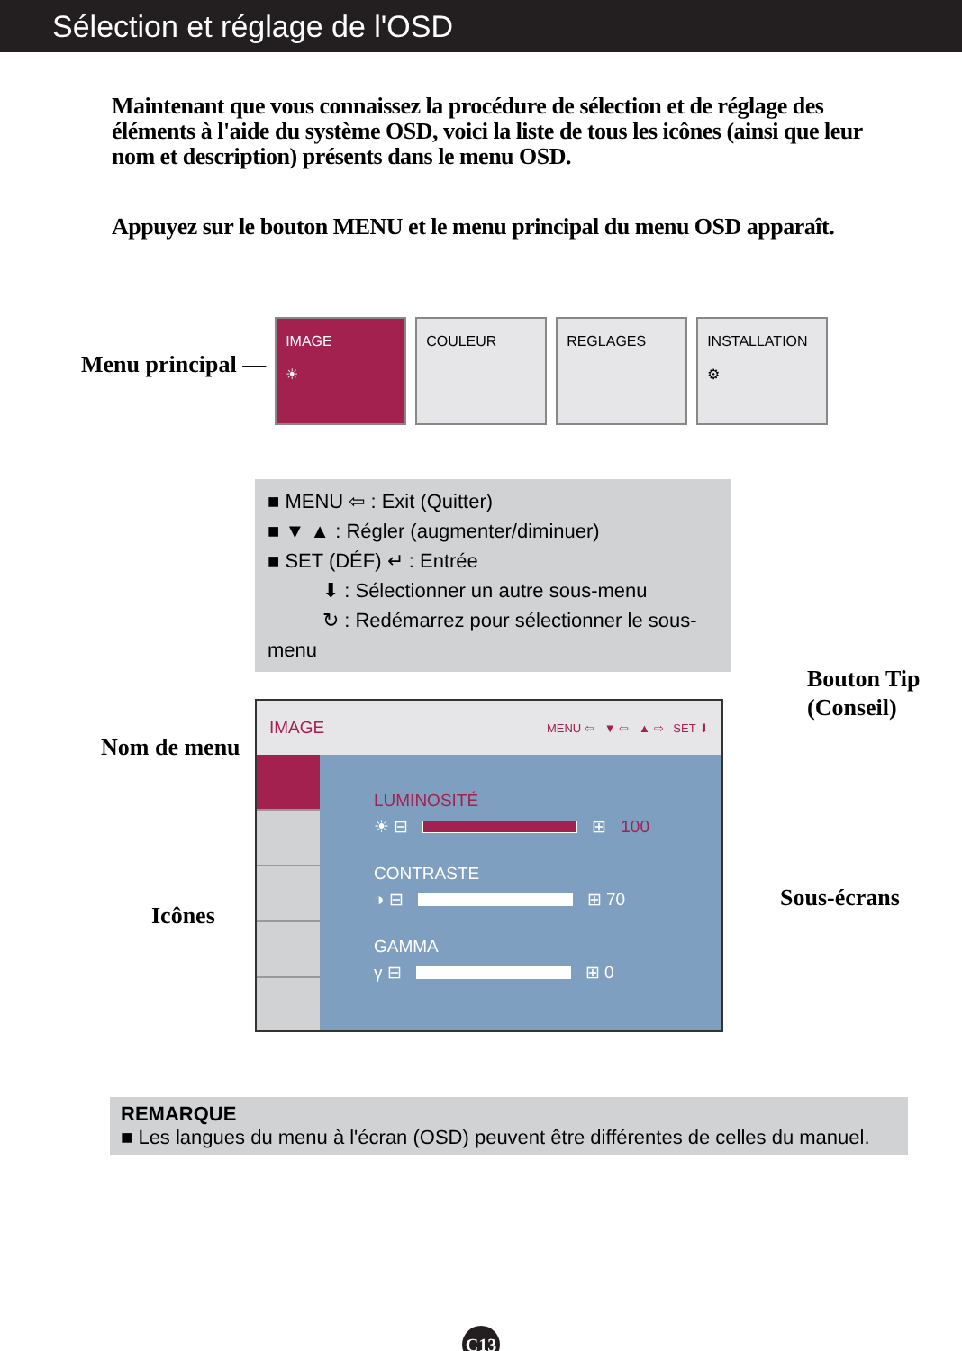Sélection et réglage de l'OSD
Maintenant que vous connaissez la procédure de sélection et de réglage des éléments à l'aide du système OSD, voici la liste de tous les icônes (ainsi que leur nom et description) présents dans le menu OSD.
Appuyez sur le bouton MENU et le menu principal du menu OSD apparaît.
Menu principal —
IMAGE
☀
COULEUR REGLAGES INSTALLATION
⚙
■ MENU ⇦ : Exit (Quitter)
■ ▼ ▲ : Régler (augmenter/diminuer)
■ SET (DÉF) ↵ : Entrée
⬇ : Sélectionner un autre sous-menu
↻ : Redémarrez pour sélectionner le sous-menu
Bouton Tip
(Conseil)
Nom de menu
Icônes
Sous-écrans
IMAGE MENU ⇦ ▼ ⇦ ▲ ⇨ SET ⬇
LUMINOSITÉ
☀ ⊟
⊞ 100
CONTRASTE
◑ ⊟
⊞ 70
GAMMA
γ ⊟
⊞ 0
REMARQUE
■ Les langues du menu à l'écran (OSD) peuvent être différentes de celles du manuel.
C13